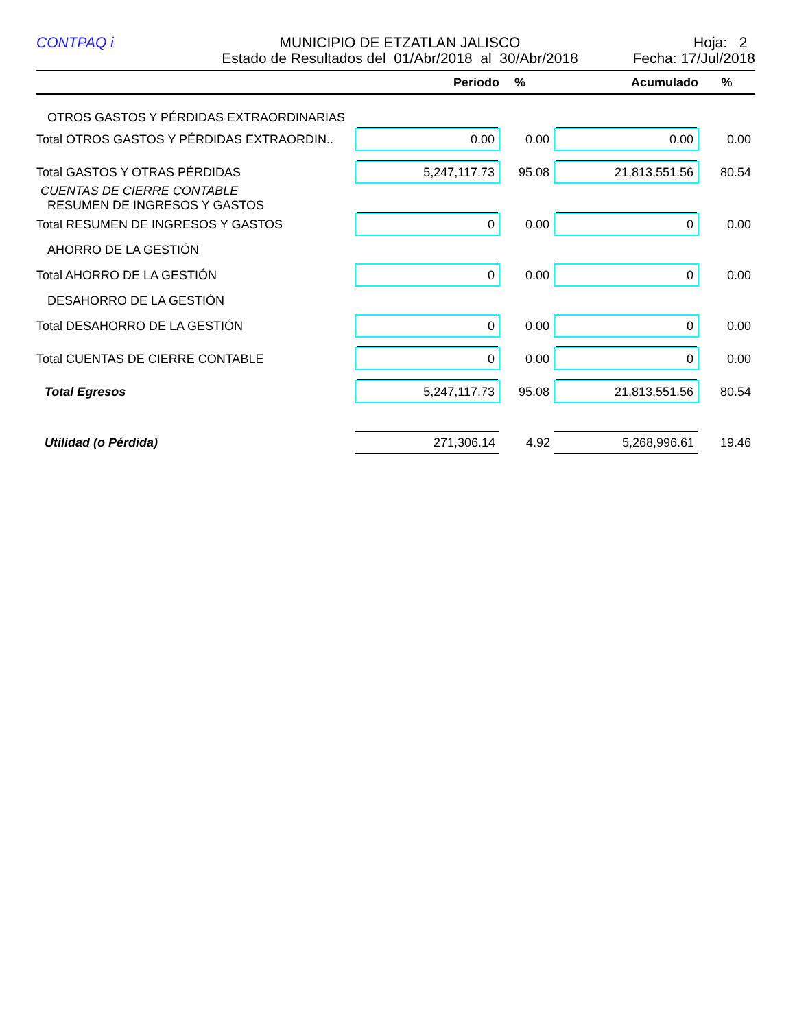CONTPAQ i MUNICIPIO DE ETZATLAN JALISCO
Estado de Resultados del 01/Abr/2018 al 30/Abr/2018
Hoja: 2
Fecha: 17/Jul/2018
| | Periodo | % | Acumulado | % |
| --- | --- | --- | --- | --- |
| OTROS GASTOS Y PÉRDIDAS EXTRAORDINARIAS | | | | |
| Total OTROS GASTOS Y PÉRDIDAS EXTRAORDIN.. | 0.00 | 0.00 | 0.00 | 0.00 |
| Total GASTOS Y OTRAS PÉRDIDAS | 5,247,117.73 | 95.08 | 21,813,551.56 | 80.54 |
| CUENTAS DE CIERRE CONTABLE | | | | |
| RESUMEN DE INGRESOS Y GASTOS | | | | |
| Total RESUMEN DE INGRESOS Y GASTOS | 0 | 0.00 | 0 | 0.00 |
| AHORRO DE LA GESTIÓN | | | | |
| Total AHORRO DE LA GESTIÓN | 0 | 0.00 | 0 | 0.00 |
| DESAHORRO DE LA GESTIÓN | | | | |
| Total DESAHORRO DE LA GESTIÓN | 0 | 0.00 | 0 | 0.00 |
| Total CUENTAS DE CIERRE CONTABLE | 0 | 0.00 | 0 | 0.00 |
| Total Egresos | 5,247,117.73 | 95.08 | 21,813,551.56 | 80.54 |
| Utilidad (o Pérdida) | 271,306.14 | 4.92 | 5,268,996.61 | 19.46 |